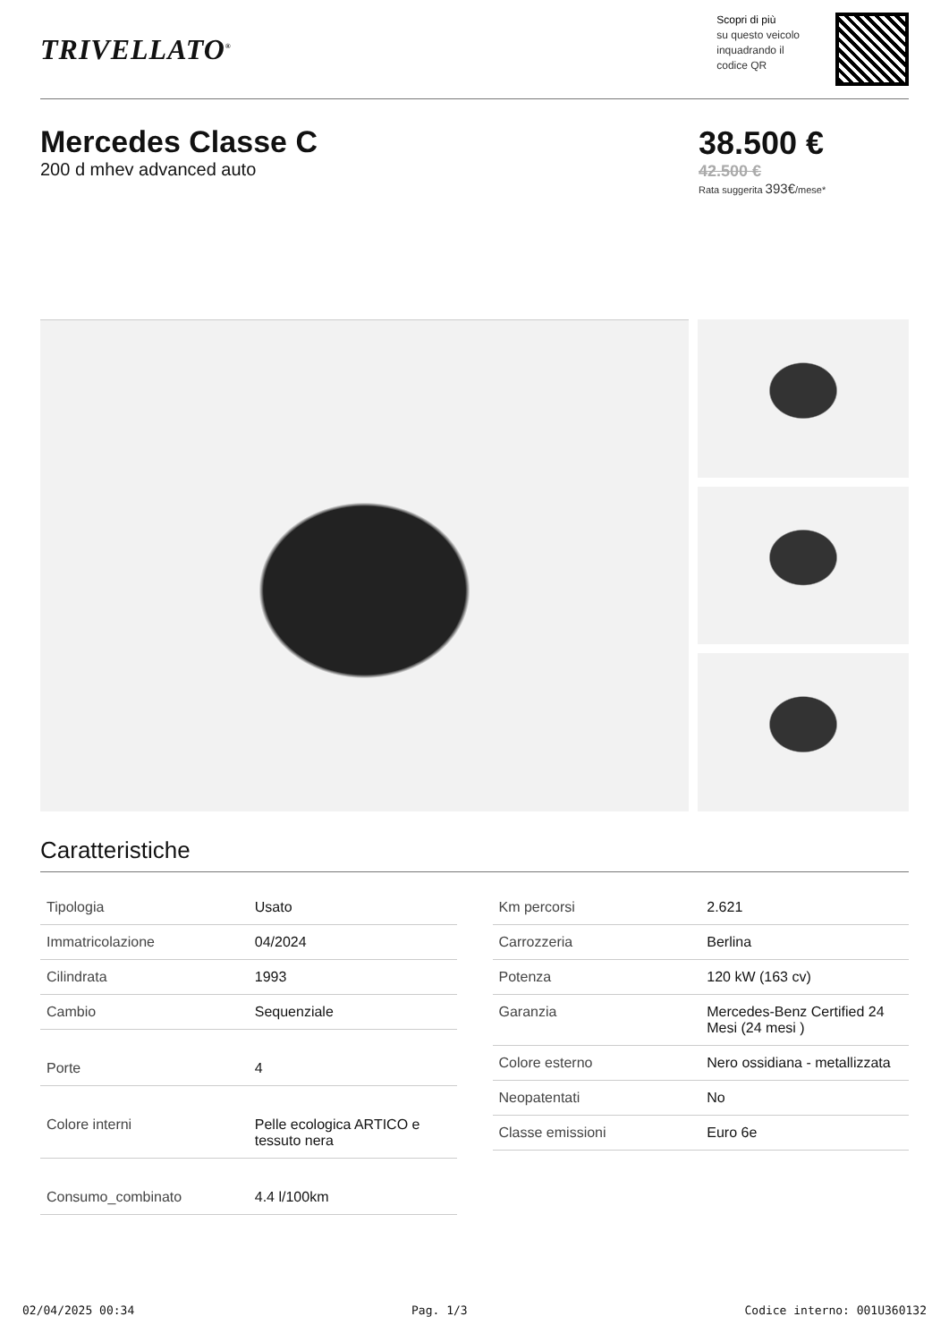TRIVELLATO<sup>®</sup>
Scopri di più
su questo veicolo
inquadrando il
codice QR
Mercedes Classe C
200 d mhev advanced auto
38.500 €
42.500 €
Rata suggerita 393€/mese*
Caratteristiche
| Tipologia | Usato |
| Immatricolazione | 04/2024 |
| Cilindrata | 1993 |
| Cambio | Sequenziale |
| Porte | 4 |
| Colore interni | Pelle ecologica ARTICO e tessuto nera |
| Consumo_combinato | 4.4 l/100km |
| Km percorsi | 2.621 |
| Carrozzeria | Berlina |
| Potenza | 120 kW (163 cv) |
| Garanzia | Mercedes-Benz Certified 24 Mesi (24 mesi ) |
| Colore esterno | Nero ossidiana - metallizzata |
| Neopatentati | No |
| Classe emissioni | Euro 6e |
02/04/2025 00:34 Pag. 1/3 Codice interno: 001U360132